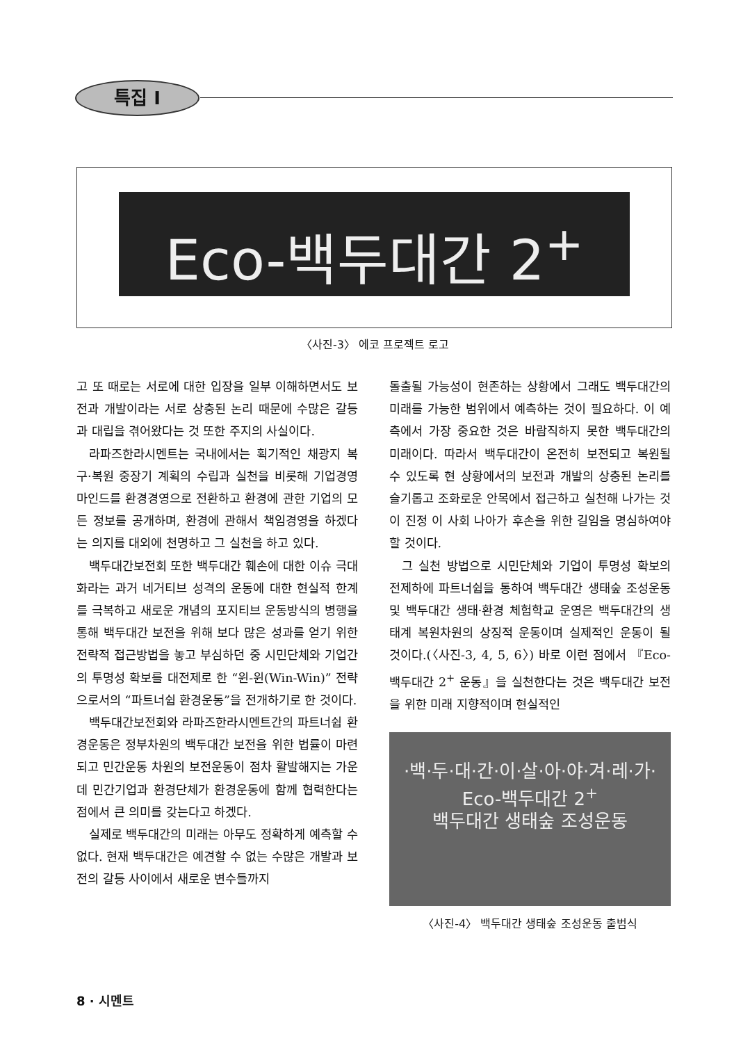특집 I
Eco-백두대간 2<sup>+</sup>
〈사진-3〉 에코 프로젝트 로고
고 또 때로는 서로에 대한 입장을 일부 이해하면서도 보전과 개발이라는 서로 상충된 논리 때문에 수많은 갈등과 대립을 겪어왔다는 것 또한 주지의 사실이다.
라파즈한라시멘트는 국내에서는 획기적인 채광지 복구·복원 중장기 계획의 수립과 실천을 비롯해 기업경영 마인드를 환경경영으로 전환하고 환경에 관한 기업의 모든 정보를 공개하며, 환경에 관해서 책임경영을 하겠다는 의지를 대외에 천명하고 그 실천을 하고 있다.
백두대간보전회 또한 백두대간 훼손에 대한 이슈 극대화라는 과거 네거티브 성격의 운동에 대한 현실적 한계를 극복하고 새로운 개념의 포지티브 운동방식의 병행을 통해 백두대간 보전을 위해 보다 많은 성과를 얻기 위한 전략적 접근방법을 놓고 부심하던 중 시민단체와 기업간의 투명성 확보를 대전제로 한 “윈-윈(Win-Win)” 전략으로서의 “파트너쉽 환경운동”을 전개하기로 한 것이다.
백두대간보전회와 라파즈한라시멘트간의 파트너쉽 환경운동은 정부차원의 백두대간 보전을 위한 법률이 마련되고 민간운동 차원의 보전운동이 점차 활발해지는 가운데 민간기업과 환경단체가 환경운동에 함께 협력한다는 점에서 큰 의미를 갖는다고 하겠다.
실제로 백두대간의 미래는 아무도 정확하게 예측할 수 없다. 현재 백두대간은 예견할 수 없는 수많은 개발과 보전의 갈등 사이에서 새로운 변수들까지
돌출될 가능성이 현존하는 상황에서 그래도 백두대간의 미래를 가능한 범위에서 예측하는 것이 필요하다. 이 예측에서 가장 중요한 것은 바람직하지 못한 백두대간의 미래이다. 따라서 백두대간이 온전히 보전되고 복원될 수 있도록 현 상황에서의 보전과 개발의 상충된 논리를 슬기롭고 조화로운 안목에서 접근하고 실천해 나가는 것이 진정 이 사회 나아가 후손을 위한 길임을 명심하여야 할 것이다.
그 실천 방법으로 시민단체와 기업이 투명성 확보의 전제하에 파트너쉽을 통하여 백두대간 생태숲 조성운동 및 백두대간 생태·환경 체험학교 운영은 백두대간의 생태계 복원차원의 상징적 운동이며 실제적인 운동이 될 것이다.(〈사진-3, 4, 5, 6〉) 바로 이런 점에서 『Eco-백두대간 2<sup>+</sup> 운동』을 실천한다는 것은 백두대간 보전을 위한 미래 지향적이며 현실적인
·백·두·대·간·이·살·아·야·겨·레·가·
Eco-백두대간 2<sup>+</sup>
백두대간 생태숲 조성운동
〈사진-4〉 백두대간 생태숲 조성운동 출범식
8 · 시멘트